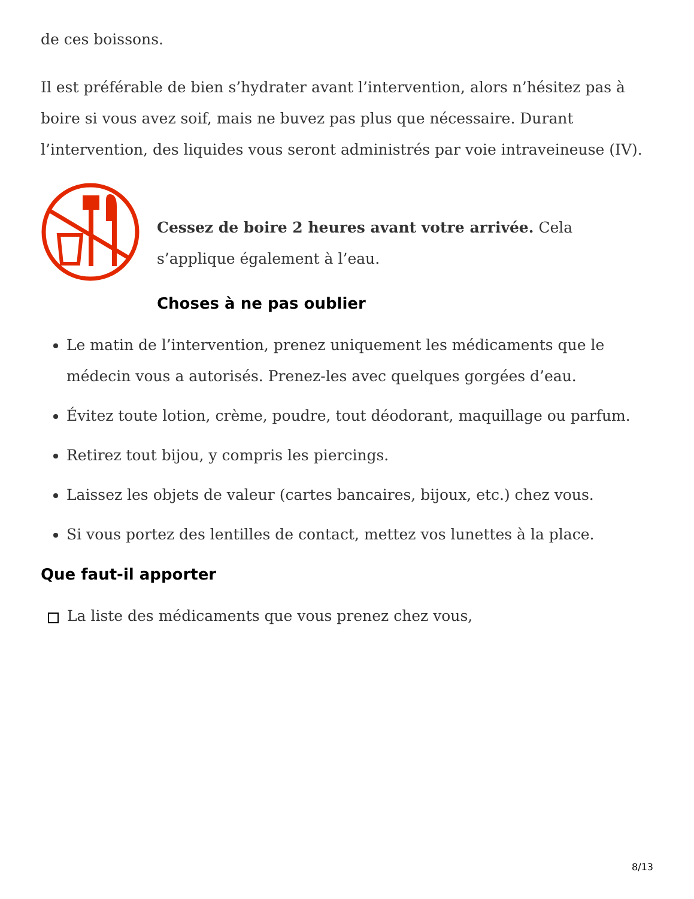de ces boissons.
Il est préférable de bien s’hydrater avant l’intervention, alors n’hésitez pas à boire si vous avez soif, mais ne buvez pas plus que nécessaire. Durant l’intervention, des liquides vous seront administrés par voie intraveineuse (IV).
Cessez de boire 2 heures avant votre arrivée. Cela s’applique également à l’eau.
Choses à ne pas oublier
Le matin de l’intervention, prenez uniquement les médicaments que le médecin vous a autorisés. Prenez-les avec quelques gorgées d’eau.
Évitez toute lotion, crème, poudre, tout déodorant, maquillage ou parfum.
Retirez tout bijou, y compris les piercings.
Laissez les objets de valeur (cartes bancaires, bijoux, etc.) chez vous.
Si vous portez des lentilles de contact, mettez vos lunettes à la place.
Que faut-il apporter
La liste des médicaments que vous prenez chez vous,
8/13